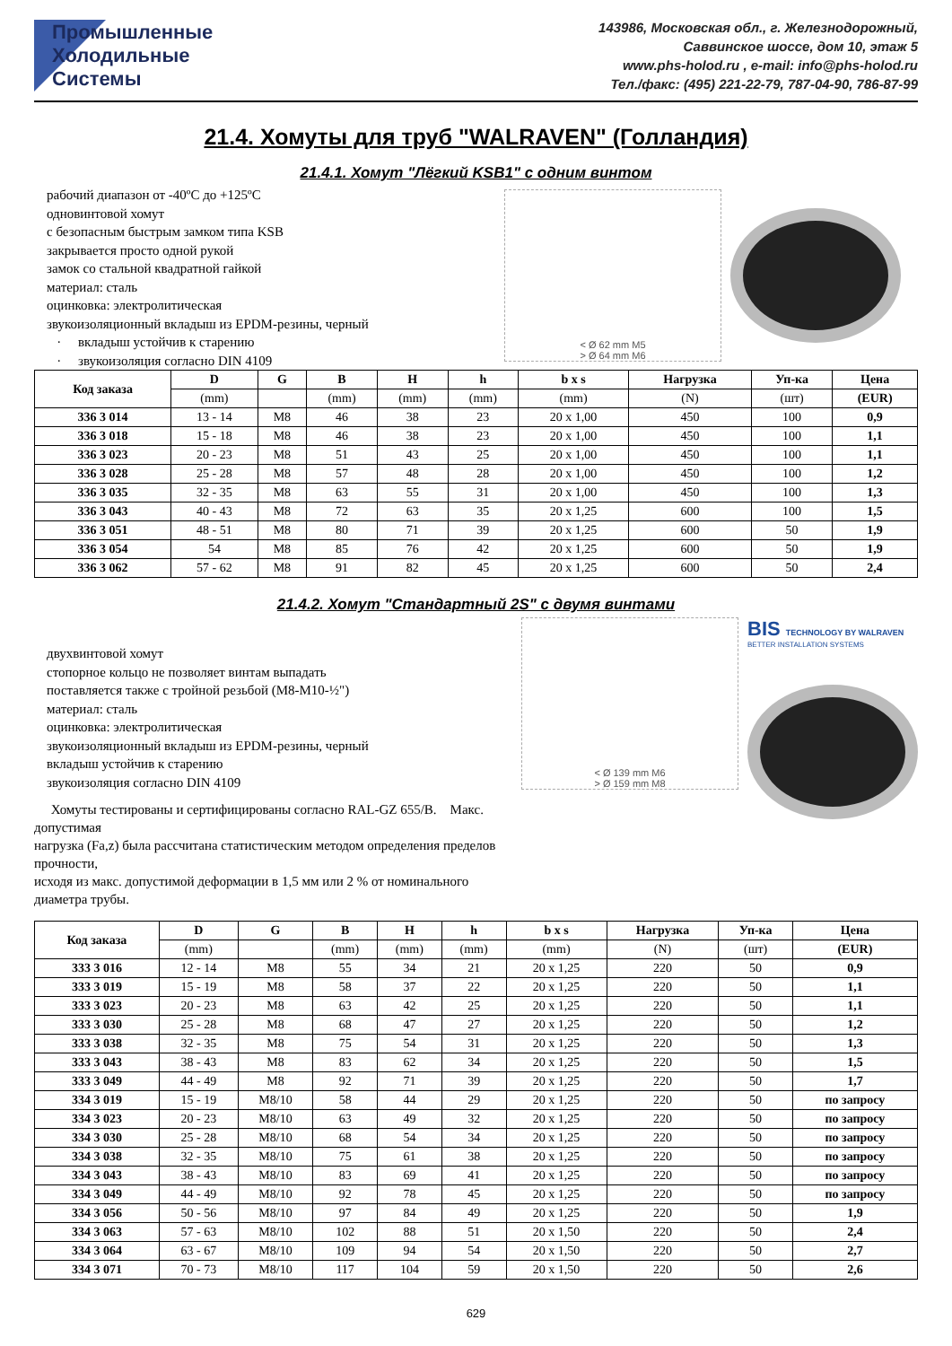Промышленные
Холодильные
Системы
143986, Московская обл., г. Железнодорожный,
Саввинское шоссе, дом 10, этаж 5
www.phs-holod.ru , e-mail: info@phs-holod.ru
Тел./факс: (495) 221-22-79, 787-04-90, 786-87-99
21.4. Хомуты для труб "WALRAVEN" (Голландия)
21.4.1. Хомут "Лёгкий KSB1" с одним винтом
рабочий диапазон от -40ºС до +125ºС
одновинтовой хомут
с безопасным быстрым замком типа KSB
закрывается просто одной рукой
замок со стальной квадратной гайкой
материал: сталь
оцинковка: электролитическая
звукоизоляционный вкладыш из EPDM-резины, черный
· вкладыш устойчив к старению
· звукоизоляция согласно DIN 4109
< Ø 62 mm M5
> Ø 64 mm M6
| Код заказа | D | G | B | H | h | b x s | Нагрузка | Уп-ка | Цена |
| --- | --- | --- | --- | --- | --- | --- | --- | --- | --- |
| | (mm) | | (mm) | (mm) | (mm) | (mm) | (N) | (шт) | (EUR) |
| 336 3 014 | 13 - 14 | M8 | 46 | 38 | 23 | 20 x 1,00 | 450 | 100 | 0,9 |
| 336 3 018 | 15 - 18 | M8 | 46 | 38 | 23 | 20 x 1,00 | 450 | 100 | 1,1 |
| 336 3 023 | 20 - 23 | M8 | 51 | 43 | 25 | 20 x 1,00 | 450 | 100 | 1,1 |
| 336 3 028 | 25 - 28 | M8 | 57 | 48 | 28 | 20 x 1,00 | 450 | 100 | 1,2 |
| 336 3 035 | 32 - 35 | M8 | 63 | 55 | 31 | 20 x 1,00 | 450 | 100 | 1,3 |
| 336 3 043 | 40 - 43 | M8 | 72 | 63 | 35 | 20 x 1,25 | 600 | 100 | 1,5 |
| 336 3 051 | 48 - 51 | M8 | 80 | 71 | 39 | 20 x 1,25 | 600 | 50 | 1,9 |
| 336 3 054 | 54 | M8 | 85 | 76 | 42 | 20 x 1,25 | 600 | 50 | 1,9 |
| 336 3 062 | 57 - 62 | M8 | 91 | 82 | 45 | 20 x 1,25 | 600 | 50 | 2,4 |
21.4.2. Хомут "Стандартный 2S" с двумя винтами
двухвинтовой хомут
стопорное кольцо не позволяет винтам выпадать
поставляется также с тройной резьбой (M8-M10-½")
материал: сталь
оцинковка: электролитическая
звукоизоляционный вкладыш из EPDM-резины, черный
вкладыш устойчив к старению
звукоизоляция согласно DIN 4109
Хомуты тестированы и сертифицированы согласно RAL-GZ 655/B. Макс. допустимая
нагрузка (Fa,z) была рассчитана статистическим методом определения пределов прочности,
исходя из макс. допустимой деформации в 1,5 мм или 2 % от номинального диаметра трубы.
< Ø 139 mm M6
> Ø 159 mm M8
BIS TECHNOLOGY BY WALRAVEN
BETTER INSTALLATION SYSTEMS
| Код заказа | D | G | B | H | h | b x s | Нагрузка | Уп-ка | Цена |
| --- | --- | --- | --- | --- | --- | --- | --- | --- | --- |
| | (mm) | | (mm) | (mm) | (mm) | (mm) | (N) | (шт) | (EUR) |
| 333 3 016 | 12 - 14 | M8 | 55 | 34 | 21 | 20 x 1,25 | 220 | 50 | 0,9 |
| 333 3 019 | 15 - 19 | M8 | 58 | 37 | 22 | 20 x 1,25 | 220 | 50 | 1,1 |
| 333 3 023 | 20 - 23 | M8 | 63 | 42 | 25 | 20 x 1,25 | 220 | 50 | 1,1 |
| 333 3 030 | 25 - 28 | M8 | 68 | 47 | 27 | 20 x 1,25 | 220 | 50 | 1,2 |
| 333 3 038 | 32 - 35 | M8 | 75 | 54 | 31 | 20 x 1,25 | 220 | 50 | 1,3 |
| 333 3 043 | 38 - 43 | M8 | 83 | 62 | 34 | 20 x 1,25 | 220 | 50 | 1,5 |
| 333 3 049 | 44 - 49 | M8 | 92 | 71 | 39 | 20 x 1,25 | 220 | 50 | 1,7 |
| 334 3 019 | 15 - 19 | M8/10 | 58 | 44 | 29 | 20 x 1,25 | 220 | 50 | по запросу |
| 334 3 023 | 20 - 23 | M8/10 | 63 | 49 | 32 | 20 x 1,25 | 220 | 50 | по запросу |
| 334 3 030 | 25 - 28 | M8/10 | 68 | 54 | 34 | 20 x 1,25 | 220 | 50 | по запросу |
| 334 3 038 | 32 - 35 | M8/10 | 75 | 61 | 38 | 20 x 1,25 | 220 | 50 | по запросу |
| 334 3 043 | 38 - 43 | M8/10 | 83 | 69 | 41 | 20 x 1,25 | 220 | 50 | по запросу |
| 334 3 049 | 44 - 49 | M8/10 | 92 | 78 | 45 | 20 x 1,25 | 220 | 50 | по запросу |
| 334 3 056 | 50 - 56 | M8/10 | 97 | 84 | 49 | 20 x 1,25 | 220 | 50 | 1,9 |
| 334 3 063 | 57 - 63 | M8/10 | 102 | 88 | 51 | 20 x 1,50 | 220 | 50 | 2,4 |
| 334 3 064 | 63 - 67 | M8/10 | 109 | 94 | 54 | 20 x 1,50 | 220 | 50 | 2,7 |
| 334 3 071 | 70 - 73 | M8/10 | 117 | 104 | 59 | 20 x 1,50 | 220 | 50 | 2,6 |
629